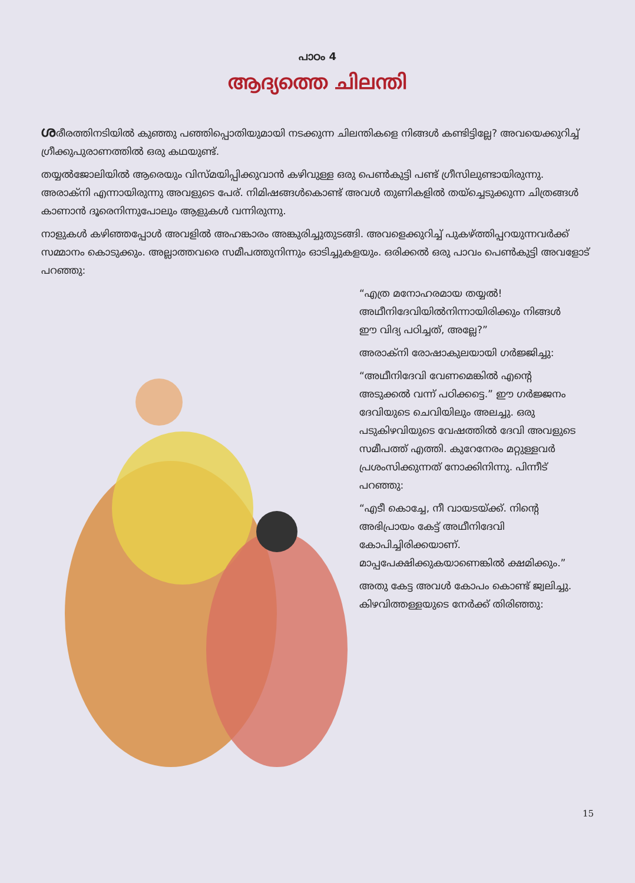പാഠം 4
ആദ്യത്തെ ചിലന്തി
ശരീരത്തിനടിയിൽ കുഞ്ഞു പഞ്ഞിപ്പൊതിയുമായി നടക്കുന്ന ചിലന്തികളെ നിങ്ങൾ കണ്ടിട്ടില്ലേ? അവയെക്കുറിച്ച് ഗ്രീക്കുപുരാണത്തിൽ ഒരു കഥയുണ്ട്.
തയ്യൽജോലിയിൽ ആരെയും വിസ്മയിപ്പിക്കുവാൻ കഴിവുള്ള ഒരു പെൺകുട്ടി പണ്ട് ഗ്രീസിലുണ്ടായിരുന്നു. അരാക്നി എന്നായിരുന്നു അവളുടെ പേര്. നിമിഷങ്ങൾകൊണ്ട് അവൾ തുണികളിൽ തയ്ച്ചെടുക്കുന്ന ചിത്രങ്ങൾ കാണാൻ ദൂരെനിന്നുപോലും ആളുകൾ വന്നിരുന്നു.
നാളുകൾ കഴിഞ്ഞപ്പോൾ അവളിൽ അഹങ്കാരം അങ്കുരിച്ചുതുടങ്ങി. അവളെക്കുറിച്ച് പുകഴ്ത്തിപ്പറയുന്നവർക്ക് സമ്മാനം കൊടുക്കും. അല്ലാത്തവരെ സമീപത്തുനിന്നും ഓടിച്ചുകളയും. ഒരിക്കൽ ഒരു പാവം പെൺകുട്ടി അവളോട് പറഞ്ഞു:
“എത്ര മനോഹരമായ തയ്യൽ! അഥീനിദേവിയിൽനിന്നായിരിക്കും നിങ്ങൾ ഈ വിദ്യ പഠിച്ചത്, അല്ലേ?”
അരാക്നി രോഷാകുലയായി ഗർജ്ജിച്ചു:
“അഥീനിദേവി വേണമെങ്കിൽ എന്റെ അടുക്കൽ വന്ന് പഠിക്കട്ടെ.” ഈ ഗർജ്ജനം ദേവിയുടെ ചെവിയിലും അലച്ചു. ഒരു പടുകിഴവിയുടെ വേഷത്തിൽ ദേവി അവളുടെ സമീപത്ത് എത്തി. കുറേനേരം മറ്റുള്ളവർ പ്രശംസിക്കുന്നത് നോക്കിനിന്നു. പിന്നീട് പറഞ്ഞു:
“എടീ കൊച്ചേ, നീ വായടയ്ക്ക്. നിന്റെ അഭിപ്രായം കേട്ട് അഥീനിദേവി കോപിച്ചിരിക്കയാണ്. മാപ്പപേക്ഷിക്കുകയാണെങ്കിൽ ക്ഷമിക്കും.”
അതു കേട്ട അവൾ കോപം കൊണ്ട് ജ്വലിച്ചു. കിഴവിത്തള്ളയുടെ നേർക്ക് തിരിഞ്ഞു:
15